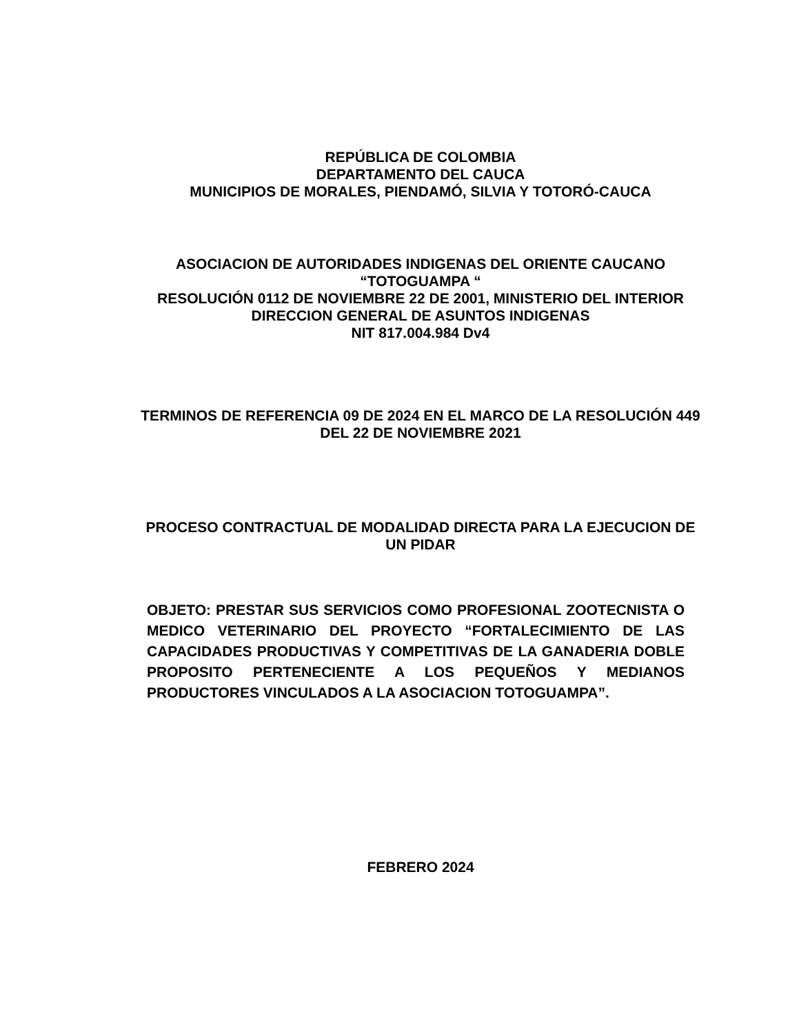REPÚBLICA DE COLOMBIA
DEPARTAMENTO DEL CAUCA
MUNICIPIOS DE MORALES, PIENDAMÓ, SILVIA Y TOTORÓ-CAUCA
ASOCIACION DE AUTORIDADES INDIGENAS DEL ORIENTE CAUCANO
“TOTOGUAMPA “
RESOLUCIÓN 0112 DE NOVIEMBRE 22 DE 2001, MINISTERIO DEL INTERIOR DIRECCION GENERAL DE ASUNTOS INDIGENAS
NIT 817.004.984 Dv4
TERMINOS DE REFERENCIA 09 DE 2024 EN EL MARCO DE LA RESOLUCIÓN 449 DEL 22 DE NOVIEMBRE 2021
PROCESO CONTRACTUAL DE MODALIDAD DIRECTA PARA LA EJECUCION DE UN PIDAR
OBJETO: PRESTAR SUS SERVICIOS COMO PROFESIONAL ZOOTECNISTA O MEDICO VETERINARIO DEL PROYECTO “FORTALECIMIENTO DE LAS CAPACIDADES PRODUCTIVAS Y COMPETITIVAS DE LA GANADERIA DOBLE PROPOSITO PERTENECIENTE A LOS PEQUEÑOS Y MEDIANOS PRODUCTORES VINCULADOS A LA ASOCIACION TOTOGUAMPA”.
FEBRERO 2024